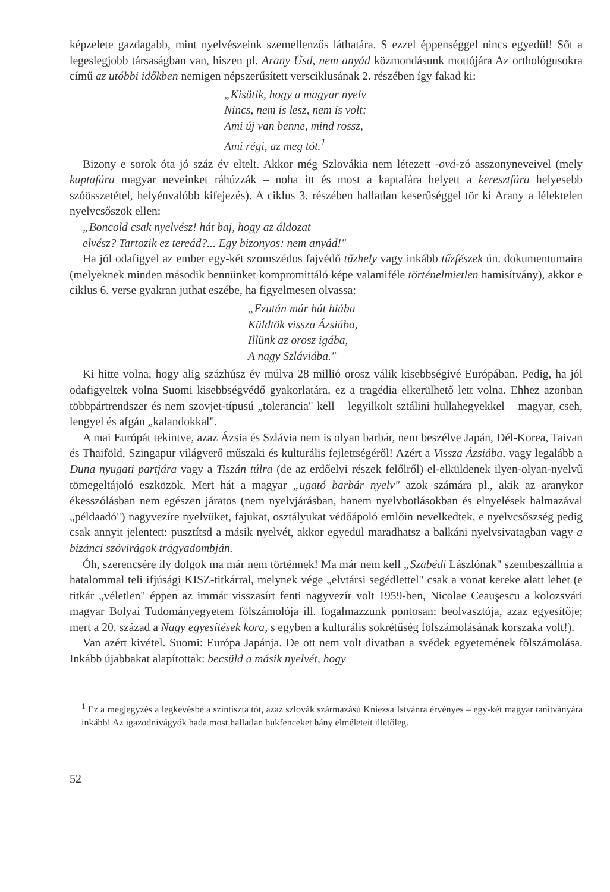képzelete gazdagabb, mint nyelvészeink szemellenzős láthatára. S ezzel éppenséggel nincs egyedül! Sőt a legeslegjobb társaságban van, hiszen pl. Arany Üsd, nem anyád közmondásunk mottójára Az orthológusokra című az utóbbi időkben nemigen népszerűsített versciklusának 2. részében így fakad ki:
„Kisütik, hogy a magyar nyelv
Nincs, nem is lesz, nem is volt;
Ami új van benne, mind rossz,
Ami régi, az meg tót.<sup>1</sup>
Bizony e sorok óta jó száz év eltelt. Akkor még Szlovákia nem létezett -ová-zó asszonyneveivel (mely kaptafára magyar neveinket ráhúzzák – noha itt és most a kaptafára helyett a keresztfára helyesebb szóösszetétel, helyénvalóbb kifejezés). A ciklus 3. részében hallatlan keserűséggel tör ki Arany a lélektelen nyelvcsőszök ellen:
„Boncold csak nyelvész! hát baj, hogy az áldozat
elvész? Tartozik ez tereád?... Egy bizonyos: nem anyád!"
Ha jól odafigyel az ember egy-két szomszédos fajvédő tűzhely vagy inkább tűzfészek ún. dokumentumaira (melyeknek minden második bennünket kompromittáló képe valamiféle történelmietlen hamisítvány), akkor e ciklus 6. verse gyakran juthat eszébe, ha figyelmesen olvassa:
„Ezután már hát hiába
Küldtök vissza Ázsiába,
Illünk az orosz igába,
A nagy Szláviába."
Ki hitte volna, hogy alig százhúsz év múlva 28 millió orosz válik kisebbségivé Európában. Pedig, ha jól odafigyeltek volna Suomi kisebbségvédő gyakorlatára, ez a tragédia elkerülhető lett volna. Ehhez azonban többpártrendszer és nem szovjet-típusú „tolerancia" kell – legyilkolt sztálini hullahegyekkel – magyar, cseh, lengyel és afgán „kalandokkal".
A mai Európát tekintve, azaz Ázsia és Szlávia nem is olyan barbár, nem beszélve Japán, Dél-Korea, Taivan és Thaiföld, Szingapur világverő műszaki és kulturális fejlettségéről! Azért a Vissza Ázsiába, vagy legalább a Duna nyugati partjára vagy a Tiszán túlra (de az erdőelvi részek felőlről) el-elküldenek ilyen-olyan-nyelvű tömegeltájoló eszközök. Mert hát a magyar „ugató barbár nyelv" azok számára pl., akik az aranykor ékesszólásban nem egészen járatos (nem nyelvjárásban, hanem nyelvbotlásokban és elnyelések halmazával „példaadó") nagyvezíre nyelvüket, fajukat, osztályukat védőápoló emlőin nevelkedtek, e nyelvcsőszség pedig csak annyit jelentett: pusztítsd a másik nyelvét, akkor egyedül maradhatsz a balkáni nyelvsivatagban vagy a bizánci szóvirágok trágyadombján.
Óh, szerencsére ily dolgok ma már nem történnek! Ma már nem kell „Szabédi Lászlónak" szembeszállnia a hatalommal teli ifjúsági KISZ-titkárral, melynek vége „elvtársi segédlettel" csak a vonat kereke alatt lehet (e titkár „véletlen" éppen az immár visszasírt fenti nagyvezír volt 1959-ben, Nicolae Ceauşescu a kolozsvári magyar Bolyai Tudományegyetem fölszámolója ill. fogalmazzunk pontosan: beolvasztója, azaz egyesítője; mert a 20. század a Nagy egyesítések kora, s egyben a kulturális sokrétűség fölszámolásának korszaka volt!).
Van azért kivétel. Suomi: Európa Japánja. De ott nem volt divatban a svédek egyetemének fölszámolása. Inkább újabbakat alapítottak: becsüld a másik nyelvét, hogy
<sup>1</sup> Ez a megjegyzés a legkevésbé a színtiszta tót, azaz szlovák származású Kniezsa Istvánra érvényes – egy-két magyar tanítványára inkább! Az igazodnivágyók hada most hallatlan bukfenceket hány elméleteit illetőleg.
52